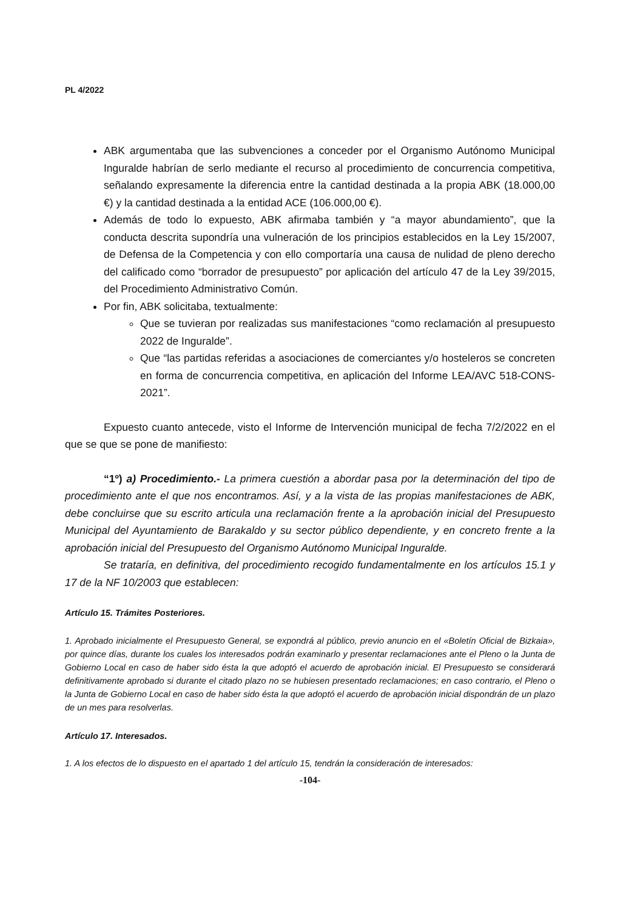PL 4/2022
ABK argumentaba que las subvenciones a conceder por el Organismo Autónomo Municipal Inguralde habrían de serlo mediante el recurso al procedimiento de concurrencia competitiva, señalando expresamente la diferencia entre la cantidad destinada a la propia ABK (18.000,00 €) y la cantidad destinada a la entidad ACE (106.000,00 €).
Además de todo lo expuesto, ABK afirmaba también y “a mayor abundamiento”, que la conducta descrita supondría una vulneración de los principios establecidos en la Ley 15/2007, de Defensa de la Competencia y con ello comportaría una causa de nulidad de pleno derecho del calificado como “borrador de presupuesto” por aplicación del artículo 47 de la Ley 39/2015, del Procedimiento Administrativo Común.
Por fin, ABK solicitaba, textualmente:
Que se tuvieran por realizadas sus manifestaciones “como reclamación al presupuesto 2022 de Inguralde”.
Que “las partidas referidas a asociaciones de comerciantes y/o hosteleros se concreten en forma de concurrencia competitiva, en aplicación del Informe LEA/AVC 518-CONS-2021”.
Expuesto cuanto antecede, visto el Informe de Intervención municipal de fecha 7/2/2022 en el que se que se pone de manifiesto:
“1º) a) Procedimiento.- La primera cuestión a abordar pasa por la determinación del tipo de procedimiento ante el que nos encontramos. Así, y a la vista de las propias manifestaciones de ABK, debe concluirse que su escrito articula una reclamación frente a la aprobación inicial del Presupuesto Municipal del Ayuntamiento de Barakaldo y su sector público dependiente, y en concreto frente a la aprobación inicial del Presupuesto del Organismo Autónomo Municipal Inguralde.
Se trataría, en definitiva, del procedimiento recogido fundamentalmente en los artículos 15.1 y 17 de la NF 10/2003 que establecen:
Artículo 15. Trámites Posteriores.
1. Aprobado inicialmente el Presupuesto General, se expondrá al público, previo anuncio en el «Boletín Oficial de Bizkaia», por quince días, durante los cuales los interesados podrán examinarlo y presentar reclamaciones ante el Pleno o la Junta de Gobierno Local en caso de haber sido ésta la que adoptó el acuerdo de aprobación inicial. El Presupuesto se considerará definitivamente aprobado si durante el citado plazo no se hubiesen presentado reclamaciones; en caso contrario, el Pleno o la Junta de Gobierno Local en caso de haber sido ésta la que adoptó el acuerdo de aprobación inicial dispondrán de un plazo de un mes para resolverlas.
Artículo 17. Interesados.
1. A los efectos de lo dispuesto en el apartado 1 del artículo 15, tendrán la consideración de interesados:
-104-